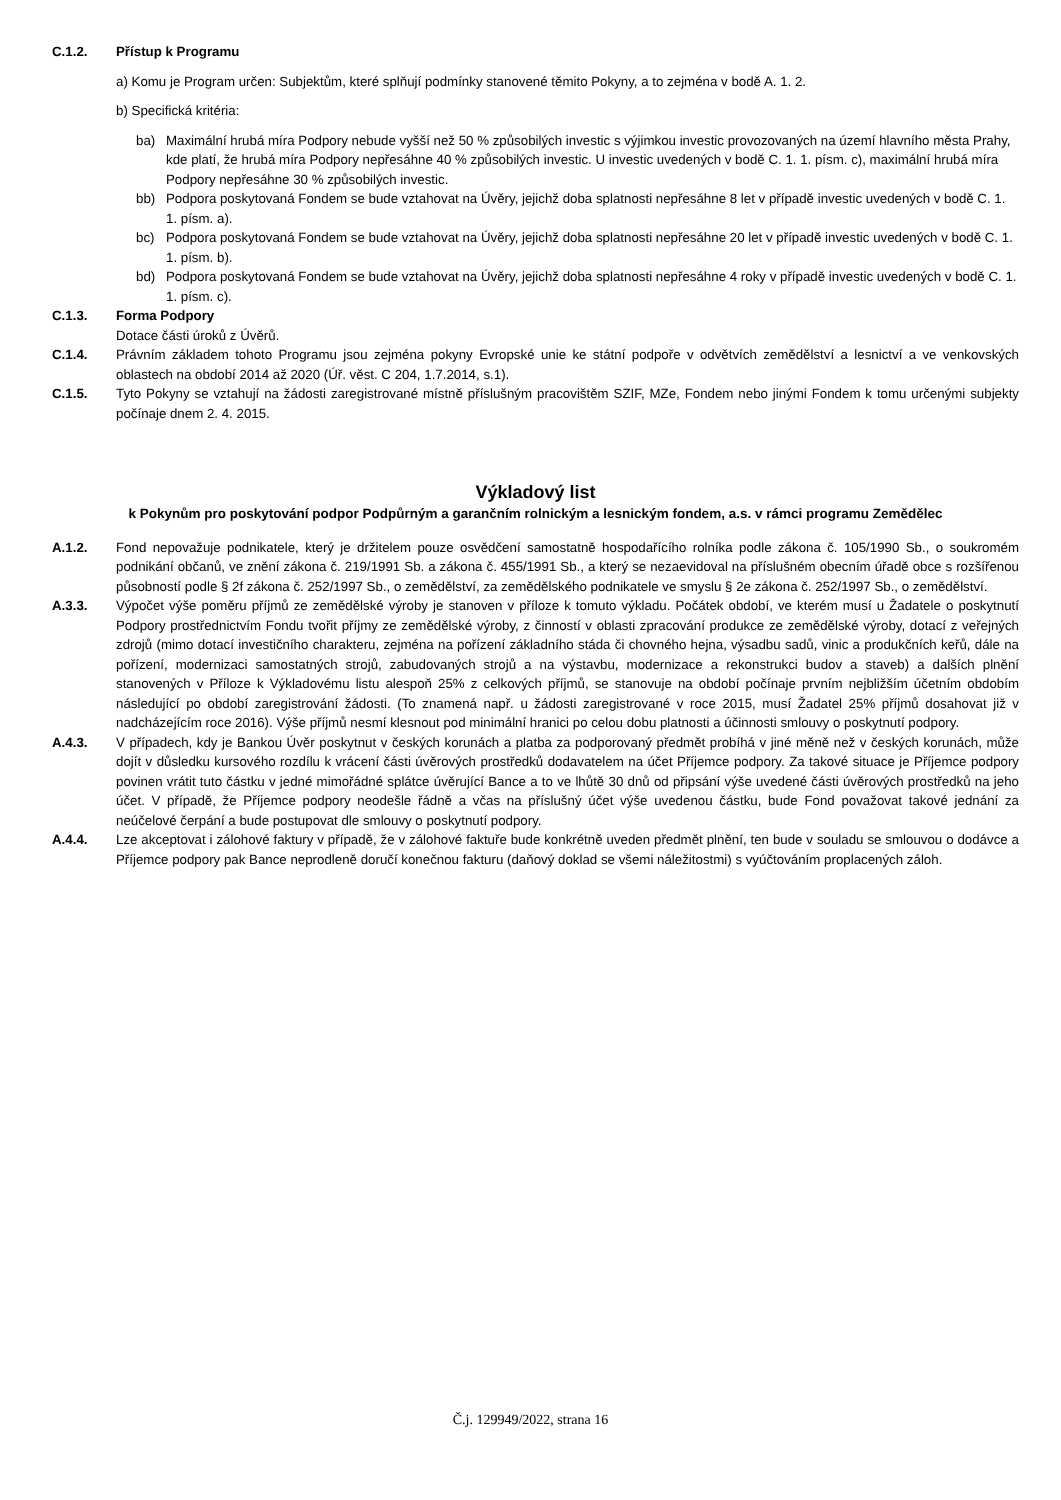C.1.2. Přístup k Programu
a) Komu je Program určen: Subjektům, které splňují podmínky stanovené těmito Pokyny, a to zejména v bodě A. 1. 2.
b) Specifická kritéria:
ba) Maximální hrubá míra Podpory nebude vyšší než 50 % způsobilých investic s výjimkou investic provozovaných na území hlavního města Prahy, kde platí, že hrubá míra Podpory nepřesáhne 40 % způsobilých investic. U investic uvedených v bodě C. 1. 1. písm. c), maximální hrubá míra Podpory nepřesáhne 30 % způsobilých investic.
bb) Podpora poskytovaná Fondem se bude vztahovat na Úvěry, jejichž doba splatnosti nepřesáhne 8 let v případě investic uvedených v bodě C. 1. 1. písm. a).
bc) Podpora poskytovaná Fondem se bude vztahovat na Úvěry, jejichž doba splatnosti nepřesáhne 20 let v případě investic uvedených v bodě C. 1. 1. písm. b).
bd) Podpora poskytovaná Fondem se bude vztahovat na Úvěry, jejichž doba splatnosti nepřesáhne 4 roky v případě investic uvedených v bodě C. 1. 1. písm. c).
C.1.3. Forma Podpory
Dotace části úroků z Úvěrů.
C.1.4. Právním základem tohoto Programu jsou zejména pokyny Evropské unie ke státní podpoře v odvětvích zemědělství a lesnictví a ve venkovských oblastech na období 2014 až 2020 (Úř. věst. C 204, 1.7.2014, s.1).
C.1.5. Tyto Pokyny se vztahují na žádosti zaregistrované místně příslušným pracovištěm SZIF, MZe, Fondem nebo jinými Fondem k tomu určenými subjekty počínaje dnem 2. 4. 2015.
Výkladový list
k Pokynům pro poskytování podpor Podpůrným a garančním rolnickým a lesnickým fondem, a.s. v rámci programu Zemědělec
A.1.2. Fond nepovažuje podnikatele, který je držitelem pouze osvědčení samostatně hospodařícího rolníka podle zákona č. 105/1990 Sb., o soukromém podnikání občanů, ve znění zákona č. 219/1991 Sb. a zákona č. 455/1991 Sb., a který se nezaevidoval na příslušném obecním úřadě obce s rozšířenou působností podle § 2f zákona č. 252/1997 Sb., o zemědělství, za zemědělského podnikatele ve smyslu § 2e zákona č. 252/1997 Sb., o zemědělství.
A.3.3. Výpočet výše poměru příjmů ze zemědělské výroby je stanoven v příloze k tomuto výkladu. Počátek období, ve kterém musí u Žadatele o poskytnutí Podpory prostřednictvím Fondu tvořit příjmy ze zemědělské výroby, z činností v oblasti zpracování produkce ze zemědělské výroby, dotací z veřejných zdrojů (mimo dotací investičního charakteru, zejména na pořízení základního stáda či chovného hejna, výsadbu sadů, vinic a produkčních keřů, dále na pořízení, modernizaci samostatných strojů, zabudovaných strojů a na výstavbu, modernizace a rekonstrukci budov a staveb) a dalších plnění stanovených v Příloze k Výkladovému listu alespoň 25% z celkových příjmů, se stanovuje na období počínaje prvním nejbližším účetním obdobím následující po období zaregistrování žádosti. (To znamená např. u žádosti zaregistrované v roce 2015, musí Žadatel 25% příjmů dosahovat již v nadcházejícím roce 2016). Výše příjmů nesmí klesnout pod minimální hranici po celou dobu platnosti a účinnosti smlouvy o poskytnutí podpory.
A.4.3. V případech, kdy je Bankou Úvěr poskytnut v českých korunách a platba za podporovaný předmět probíhá v jiné měně než v českých korunách, může dojít v důsledku kursového rozdílu k vrácení části úvěrových prostředků dodavatelem na účet Příjemce podpory. Za takové situace je Příjemce podpory povinen vrátit tuto částku v jedné mimořádné splátce úvěrující Bance a to ve lhůtě 30 dnů od připsání výše uvedené části úvěrových prostředků na jeho účet. V případě, že Příjemce podpory neodešle řádně a včas na příslušný účet výše uvedenou částku, bude Fond považovat takové jednání za neúčelové čerpání a bude postupovat dle smlouvy o poskytnutí podpory.
A.4.4. Lze akceptovat i zálohové faktury v případě, že v zálohové faktuře bude konkrétně uveden předmět plnění, ten bude v souladu se smlouvou o dodávce a Příjemce podpory pak Bance neprodleně doručí konečnou fakturu (daňový doklad se všemi náležitostmi) s vyúčtováním proplacených záloh.
Č.j. 129949/2022, strana 16